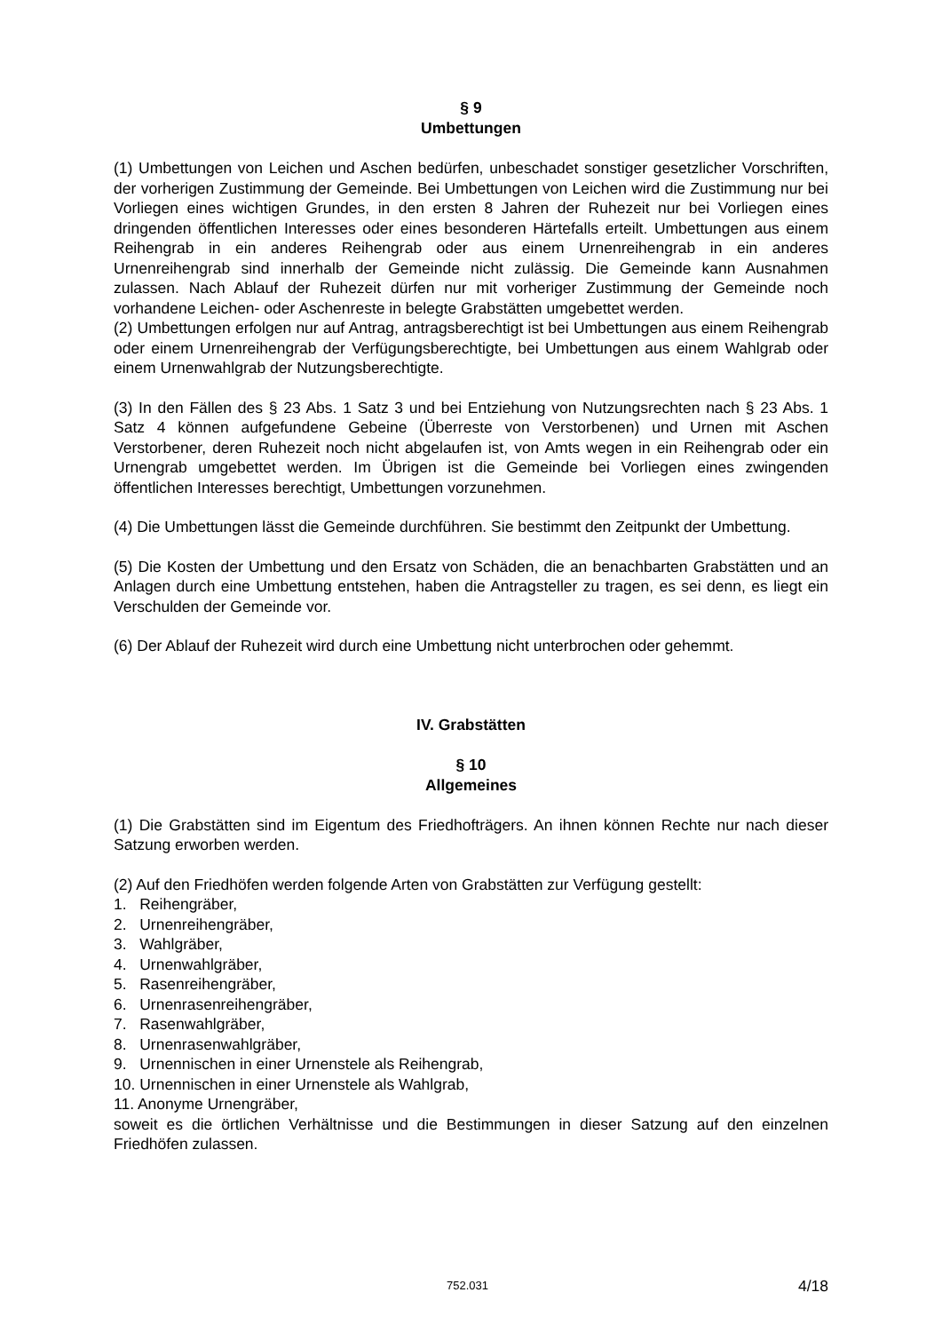§ 9
Umbettungen
(1) Umbettungen von Leichen und Aschen bedürfen, unbeschadet sonstiger gesetzlicher Vorschriften, der vorherigen Zustimmung der Gemeinde. Bei Umbettungen von Leichen wird die Zustimmung nur bei Vorliegen eines wichtigen Grundes, in den ersten 8 Jahren der Ruhezeit nur bei Vorliegen eines dringenden öffentlichen Interesses oder eines besonderen Härtefalls erteilt. Umbettungen aus einem Reihengrab in ein anderes Reihengrab oder aus einem Urnenreihengrab in ein anderes Urnenreihengrab sind innerhalb der Gemeinde nicht zulässig. Die Gemeinde kann Ausnahmen zulassen. Nach Ablauf der Ruhezeit dürfen nur mit vorheriger Zustimmung der Gemeinde noch vorhandene Leichen- oder Aschenreste in belegte Grabstätten umgebettet werden.
(2) Umbettungen erfolgen nur auf Antrag, antragsberechtigt ist bei Umbettungen aus einem Reihengrab oder einem Urnenreihengrab der Verfügungsberechtigte, bei Umbettungen aus einem Wahlgrab oder einem Urnenwahlgrab der Nutzungsberechtigte.
(3) In den Fällen des § 23 Abs. 1 Satz 3 und bei Entziehung von Nutzungsrechten nach § 23 Abs. 1 Satz 4 können aufgefundene Gebeine (Überreste von Verstorbenen) und Urnen mit Aschen Verstorbener, deren Ruhezeit noch nicht abgelaufen ist, von Amts wegen in ein Reihengrab oder ein Urnengrab umgebettet werden. Im Übrigen ist die Gemeinde bei Vorliegen eines zwingenden öffentlichen Interesses berechtigt, Umbettungen vorzunehmen.
(4) Die Umbettungen lässt die Gemeinde durchführen. Sie bestimmt den Zeitpunkt der Umbettung.
(5) Die Kosten der Umbettung und den Ersatz von Schäden, die an benachbarten Grabstätten und an Anlagen durch eine Umbettung entstehen, haben die Antragsteller zu tragen, es sei denn, es liegt ein Verschulden der Gemeinde vor.
(6) Der Ablauf der Ruhezeit wird durch eine Umbettung nicht unterbrochen oder gehemmt.
IV. Grabstätten
§ 10
Allgemeines
(1) Die Grabstätten sind im Eigentum des Friedhofträgers. An ihnen können Rechte nur nach dieser Satzung erworben werden.
(2) Auf den Friedhöfen werden folgende Arten von Grabstätten zur Verfügung gestellt:
1. Reihengräber,
2. Urnenreihengräber,
3. Wahlgräber,
4. Urnenwahlgräber,
5. Rasenreihengräber,
6. Urnenrasenreihengräber,
7. Rasenwahlgräber,
8. Urnenrasenwahlgräber,
9. Urnennischen in einer Urnenstele als Reihengrab,
10. Urnennischen in einer Urnenstele als Wahlgrab,
11. Anonyme Urnengräber,
soweit es die örtlichen Verhältnisse und die Bestimmungen in dieser Satzung auf den einzelnen Friedhöfen zulassen.
752.031 4/18